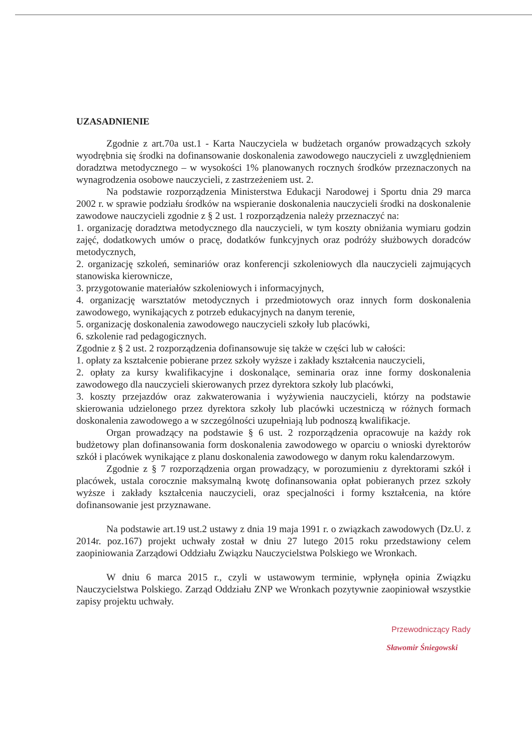UZASADNIENIE
Zgodnie z art.70a ust.1 - Karta Nauczyciela w budżetach organów prowadzących szkoły wyodrębnia się środki na dofinansowanie doskonalenia zawodowego nauczycieli z uwzględnieniem doradztwa metodycznego – w wysokości 1% planowanych rocznych środków przeznaczonych na wynagrodzenia osobowe nauczycieli, z zastrzeżeniem ust. 2.
Na podstawie rozporządzenia Ministerstwa Edukacji Narodowej i Sportu dnia 29 marca 2002 r. w sprawie podziału środków na wspieranie doskonalenia nauczycieli środki na doskonalenie zawodowe nauczycieli zgodnie z § 2 ust. 1 rozporządzenia należy przeznaczyć na:
1. organizację doradztwa metodycznego dla nauczycieli, w tym koszty obniżania wymiaru godzin zajęć, dodatkowych umów o pracę, dodatków funkcyjnych oraz podróży służbowych doradców metodycznych,
2. organizację szkoleń, seminariów oraz konferencji szkoleniowych dla nauczycieli zajmujących stanowiska kierownicze,
3. przygotowanie materiałów szkoleniowych i informacyjnych,
4. organizację warsztatów metodycznych i przedmiotowych oraz innych form doskonalenia zawodowego, wynikających z potrzeb edukacyjnych na danym terenie,
5. organizację doskonalenia zawodowego nauczycieli szkoły lub placówki,
6. szkolenie rad pedagogicznych.
Zgodnie z § 2 ust. 2 rozporządzenia dofinansowuje się także w części lub w całości:
1. opłaty za kształcenie pobierane przez szkoły wyższe i zakłady kształcenia nauczycieli,
2. opłaty za kursy kwalifikacyjne i doskonalące, seminaria oraz inne formy doskonalenia zawodowego dla nauczycieli skierowanych przez dyrektora szkoły lub placówki,
3. koszty przejazdów oraz zakwaterowania i wyżywienia nauczycieli, którzy na podstawie skierowania udzielonego przez dyrektora szkoły lub placówki uczestniczą w różnych formach doskonalenia zawodowego a w szczególności uzupełniają lub podnoszą kwalifikacje.
Organ prowadzący na podstawie § 6 ust. 2 rozporządzenia opracowuje na każdy rok budżetowy plan dofinansowania form doskonalenia zawodowego w oparciu o wnioski dyrektorów szkół i placówek wynikające z planu doskonalenia zawodowego w danym roku kalendarzowym.
Zgodnie z § 7 rozporządzenia organ prowadzący, w porozumieniu z dyrektorami szkół i placówek, ustala corocznie maksymalną kwotę dofinansowania opłat pobieranych przez szkoły wyższe i zakłady kształcenia nauczycieli, oraz specjalności i formy kształcenia, na które dofinansowanie jest przyznawane.
Na podstawie art.19 ust.2 ustawy z dnia 19 maja 1991 r. o związkach zawodowych (Dz.U. z 2014r. poz.167) projekt uchwały został w dniu 27 lutego 2015 roku przedstawiony celem zaopiniowania Zarządowi Oddziału Związku Nauczycielstwa Polskiego we Wronkach.
W dniu 6 marca 2015 r., czyli w ustawowym terminie, wpłynęła opinia Związku Nauczycielstwa Polskiego. Zarząd Oddziału ZNP we Wronkach pozytywnie zaopiniował wszystkie zapisy projektu uchwały.
Przewodniczący Rady
Sławomir Śniegowski